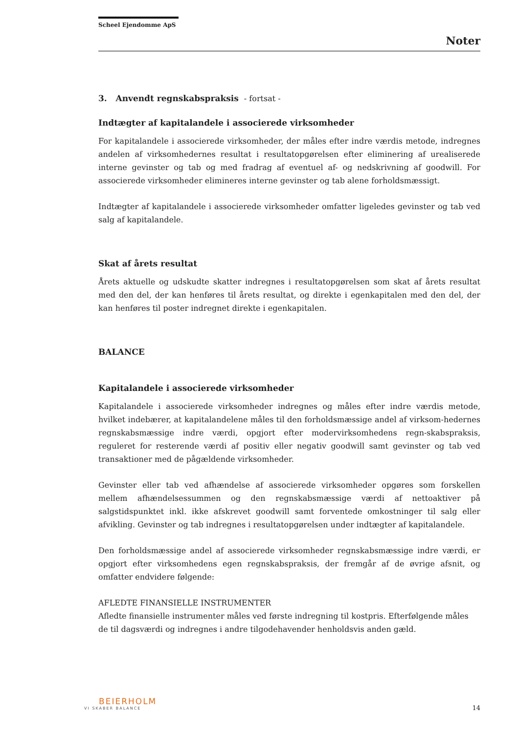Scheel Ejendomme ApS
Noter
3. Anvendt regnskabspraksis - fortsat -
Indtægter af kapitalandele i associerede virksomheder
For kapitalandele i associerede virksomheder, der måles efter indre værdis metode, indregnes andelen af virksomhedernes resultat i resultatopgørelsen efter eliminering af urealiserede interne gevinster og tab og med fradrag af eventuel af- og nedskrivning af goodwill. For associerede virksomheder elimineres interne gevinster og tab alene forholdsmæssigt.
Indtægter af kapitalandele i associerede virksomheder omfatter ligeledes gevinster og tab ved salg af kapitalandele.
Skat af årets resultat
Årets aktuelle og udskudte skatter indregnes i resultatopgørelsen som skat af årets resultat med den del, der kan henføres til årets resultat, og direkte i egenkapitalen med den del, der kan henføres til poster indregnet direkte i egenkapitalen.
BALANCE
Kapitalandele i associerede virksomheder
Kapitalandele i associerede virksomheder indregnes og måles efter indre værdis metode, hvilket indebærer, at kapitalandelene måles til den forholdsmæssige andel af virksom-hedernes regnskabsmæssige indre værdi, opgjort efter modervirksomhedens regn-skabspraksis, reguleret for resterende værdi af positiv eller negativ goodwill samt gevinster og tab ved transaktioner med de pågældende virksomheder.
Gevinster eller tab ved afhændelse af associerede virksomheder opgøres som forskellen mellem afhændelsessummen og den regnskabsmæssige værdi af nettoaktiver på salgstidspunktet inkl. ikke afskrevet goodwill samt forventede omkostninger til salg eller afvikling. Gevinster og tab indregnes i resultatopgørelsen under indtægter af kapitalandele.
Den forholdsmæssige andel af associerede virksomheder regnskabsmæssige indre værdi, er opgjort efter virksomhedens egen regnskabspraksis, der fremgår af de øvrige afsnit, og omfatter endvidere følgende:
AFLEDTE FINANSIELLE INSTRUMENTER
Afledte finansielle instrumenter måles ved første indregning til kostpris. Efterfølgende måles de til dagsværdi og indregnes i andre tilgodehavender henholdsvis anden gæld.
BEIERHOLM
VI SKABER BALANCE
14